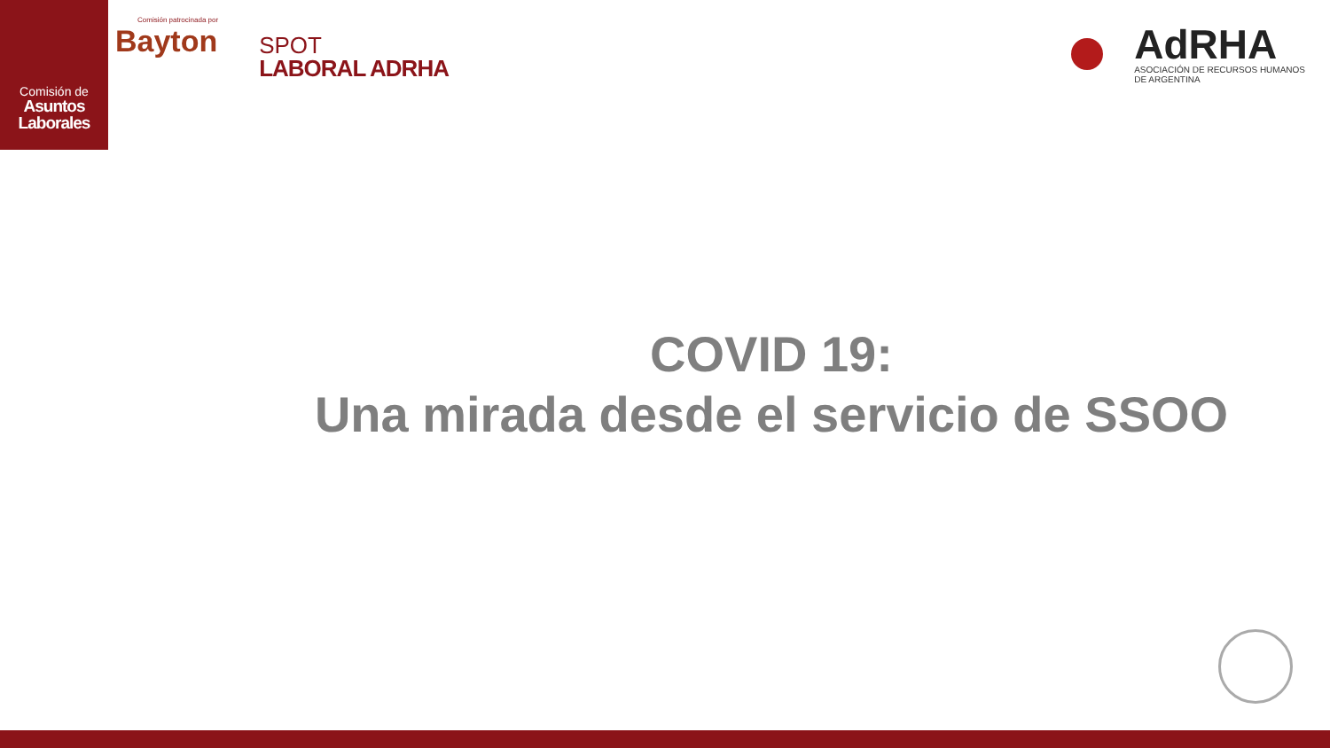Comisión de
Asuntos
Laborales
Comisión patrocinada por
Bayton
SPOT
LABORAL ADRHA
AdRHA
ASOCIACIÓN DE RECURSOS HUMANOS
DE ARGENTINA
COVID 19:
Una mirada desde el servicio de SSOO